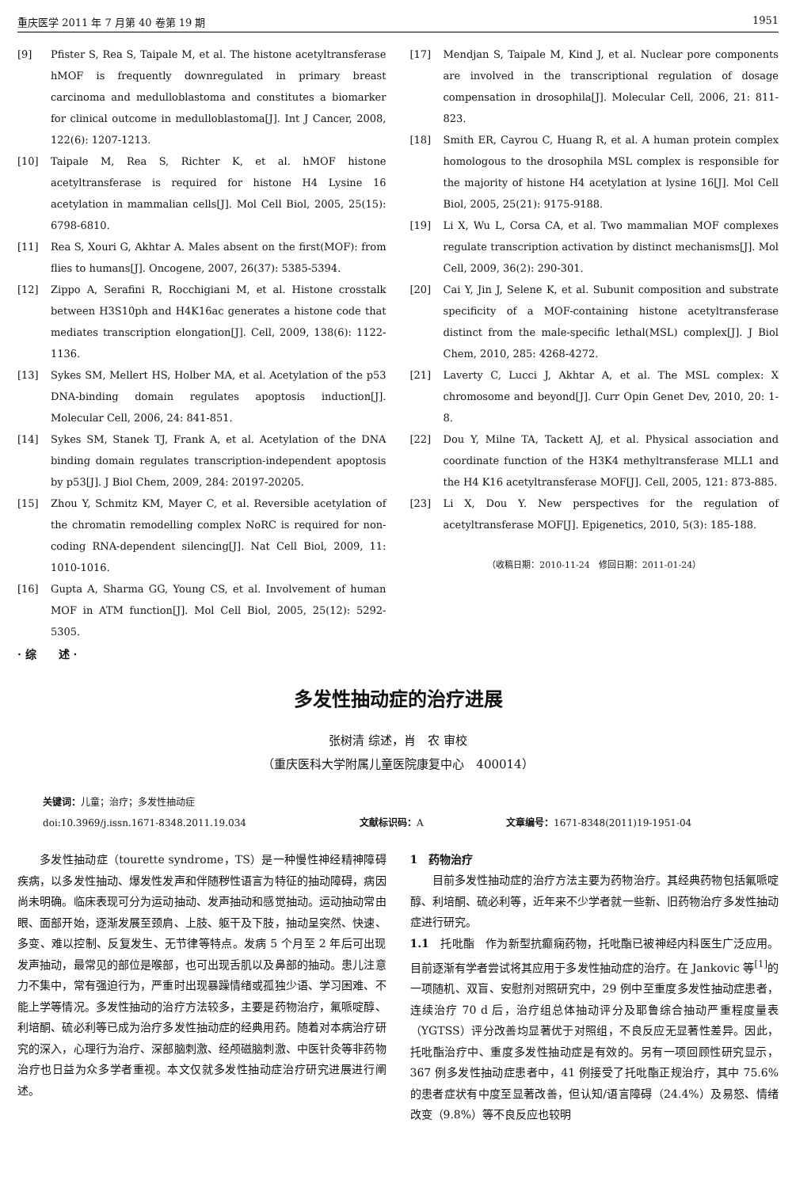重庆医学 2011 年 7 月第 40 卷第 19 期 1951
[9] Pfister S, Rea S, Taipale M, et al. The histone acetyltransferase hMOF is frequently downregulated in primary breast carcinoma and medulloblastoma and constitutes a biomarker for clinical outcome in medulloblastoma[J]. Int J Cancer, 2008, 122(6): 1207-1213.
[10] Taipale M, Rea S, Richter K, et al. hMOF histone acetyltransferase is required for histone H4 Lysine 16 acetylation in mammalian cells[J]. Mol Cell Biol, 2005, 25(15): 6798-6810.
[11] Rea S, Xouri G, Akhtar A. Males absent on the first(MOF): from flies to humans[J]. Oncogene, 2007, 26(37): 5385-5394.
[12] Zippo A, Serafini R, Rocchigiani M, et al. Histone crosstalk between H3S10ph and H4K16ac generates a histone code that mediates transcription elongation[J]. Cell, 2009, 138(6): 1122-1136.
[13] Sykes SM, Mellert HS, Holber MA, et al. Acetylation of the p53 DNA-binding domain regulates apoptosis induction[J]. Molecular Cell, 2006, 24: 841-851.
[14] Sykes SM, Stanek TJ, Frank A, et al. Acetylation of the DNA binding domain regulates transcription-independent apoptosis by p53[J]. J Biol Chem, 2009, 284: 20197-20205.
[15] Zhou Y, Schmitz KM, Mayer C, et al. Reversible acetylation of the chromatin remodelling complex NoRC is required for non-coding RNA-dependent silencing[J]. Nat Cell Biol, 2009, 11: 1010-1016.
[16] Gupta A, Sharma GG, Young CS, et al. Involvement of human MOF in ATM function[J]. Mol Cell Biol, 2005, 25(12): 5292-5305.
[17] Mendjan S, Taipale M, Kind J, et al. Nuclear pore components are involved in the transcriptional regulation of dosage compensation in drosophila[J]. Molecular Cell, 2006, 21: 811-823.
[18] Smith ER, Cayrou C, Huang R, et al. A human protein complex homologous to the drosophila MSL complex is responsible for the majority of histone H4 acetylation at lysine 16[J]. Mol Cell Biol, 2005, 25(21): 9175-9188.
[19] Li X, Wu L, Corsa CA, et al. Two mammalian MOF complexes regulate transcription activation by distinct mechanisms[J]. Mol Cell, 2009, 36(2): 290-301.
[20] Cai Y, Jin J, Selene K, et al. Subunit composition and substrate specificity of a MOF-containing histone acetyltransferase distinct from the male-specific lethal(MSL) complex[J]. J Biol Chem, 2010, 285: 4268-4272.
[21] Laverty C, Lucci J, Akhtar A, et al. The MSL complex: X chromosome and beyond[J]. Curr Opin Genet Dev, 2010, 20: 1-8.
[22] Dou Y, Milne TA, Tackett AJ, et al. Physical association and coordinate function of the H3K4 methyltransferase MLL1 and the H4 K16 acetyltransferase MOF[J]. Cell, 2005, 121: 873-885.
[23] Li X, Dou Y. New perspectives for the regulation of acetyltransferase MOF[J]. Epigenetics, 2010, 5(3): 185-188.
（收稿日期：2010-11-24　修回日期：2011-01-24）
· 综　　述 ·
多发性抽动症的治疗进展
张树清 综述，肖　农 审校
（重庆医科大学附属儿童医院康复中心　400014）
关键词：儿童；治疗；多发性抽动症
doi:10.3969/j.issn.1671-8348.2011.19.034 文献标识码：A 文章编号：1671-8348(2011)19-1951-04
多发性抽动症（tourette syndrome，TS）是一种慢性神经精神障碍疾病，以多发性抽动、爆发性发声和伴随秽性语言为特征的抽动障碍，病因尚未明确。临床表现可分为运动抽动、发声抽动和感觉抽动。运动抽动常由眼、面部开始，逐渐发展至颈肩、上肢、躯干及下肢，抽动呈突然、快速、多变、难以控制、反复发生、无节律等特点。发病 5 个月至 2 年后可出现发声抽动，最常见的部位是喉部，也可出现舌肌以及鼻部的抽动。患儿注意力不集中，常有强迫行为，严重时出现暴躁情绪或孤独少语、学习困难、不能上学等情况。多发性抽动的治疗方法较多，主要是药物治疗，氟哌啶醇、利培酮、硫必利等已成为治疗多发性抽动症的经典用药。随着对本病治疗研究的深入，心理行为治疗、深部脑刺激、经颅磁脑刺激、中医针灸等非药物治疗也日益为众多学者重视。本文仅就多发性抽动症治疗研究进展进行阐述。
1　药物治疗
目前多发性抽动症的治疗方法主要为药物治疗。其经典药物包括氟哌啶醇、利培酮、硫必利等，近年来不少学者就一些新、旧药物治疗多发性抽动症进行研究。
1.1　托吡酯　作为新型抗癫痫药物，托吡酯已被神经内科医生广泛应用。目前逐渐有学者尝试将其应用于多发性抽动症的治疗。在 Jankovic 等<sup>[1]</sup>的一项随机、双盲、安慰剂对照研究中，29 例中至重度多发性抽动症患者，连续治疗 70 d 后，治疗组总体抽动评分及耶鲁综合抽动严重程度量表（YGTSS）评分改善均显著优于对照组，不良反应无显著性差异。因此，托吡酯治疗中、重度多发性抽动症是有效的。另有一项回顾性研究显示，367 例多发性抽动症患者中，41 例接受了托吡酯正规治疗，其中 75.6% 的患者症状有中度至显著改善，但认知/语言障碍（24.4%）及易怒、情绪改变（9.8%）等不良反应也较明